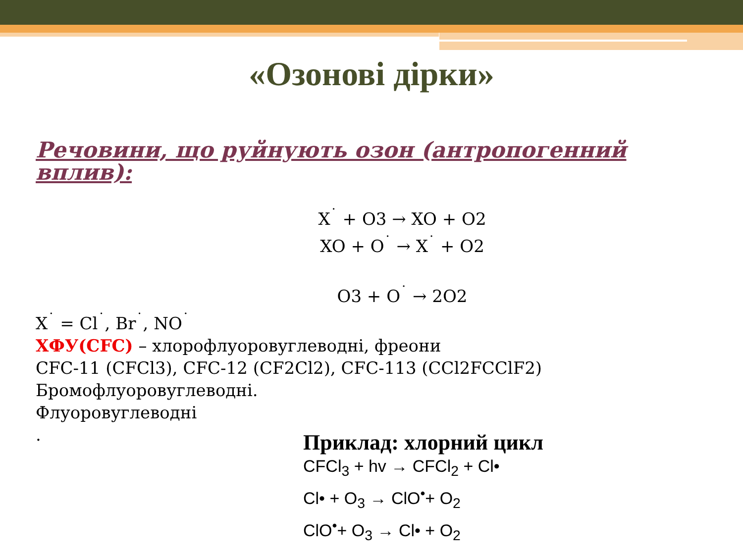«Озонові дірки»
Речовини, що руйнують озон (антропогенний вплив):
X<sup>˙</sup> + O3 → XO + O2
XO + O<sup>˙</sup> → X<sup>˙</sup> + O2
O3 + O<sup>˙</sup> → 2O2
X<sup>˙</sup> = Cl<sup>˙</sup>, Br<sup>˙</sup>, NO<sup>˙</sup>
ХФУ(CFC) – хлорофлуоровуглеводні, фреони
CFC-11 (CFCl3), CFC-12 (CF2Cl2), CFC-113 (CCl2FCClF2)
Бромофлуоровуглеводні.
Флуоровуглеводні
.
Приклад: хлорний цикл
CFCl<sub>3</sub> + hv → CFCl<sub>2</sub> + Cl•
Cl• + O<sub>3</sub> → ClO<sup>•</sup>+ O<sub>2</sub>
ClO<sup>•</sup>+ O<sub>3</sub> → Cl• + O<sub>2</sub>